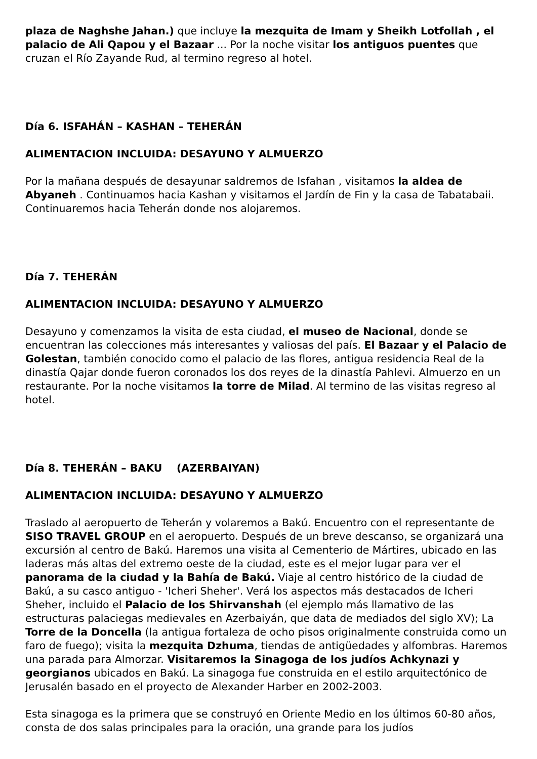plaza de Naghshe Jahan.) que incluye la mezquita de Imam y Sheikh Lotfollah , el palacio de Ali Qapou y el Bazaar ... Por la noche visitar los antiguos puentes que cruzan el Río Zayande Rud, al termino regreso al hotel.
Día 6. ISFAHÁN – KASHAN – TEHERÁN
ALIMENTACION INCLUIDA: DESAYUNO Y ALMUERZO
Por la mañana después de desayunar saldremos de Isfahan , visitamos la aldea de Abyaneh . Continuamos hacia Kashan y visitamos el Jardín de Fin y la casa de Tabatabaii. Continuaremos hacia Teherán donde nos alojaremos.
Día 7. TEHERÁN
ALIMENTACION INCLUIDA: DESAYUNO Y ALMUERZO
Desayuno y comenzamos la visita de esta ciudad, el museo de Nacional, donde se encuentran las colecciones más interesantes y valiosas del país. El Bazaar y el Palacio de Golestan, también conocido como el palacio de las flores, antigua residencia Real de la dinastía Qajar donde fueron coronados los dos reyes de la dinastía Pahlevi. Almuerzo en un restaurante. Por la noche visitamos la torre de Milad. Al termino de las visitas regreso al hotel.
Día 8. TEHERÁN – BAKU (AZERBAIYAN)
ALIMENTACION INCLUIDA: DESAYUNO Y ALMUERZO
Traslado al aeropuerto de Teherán y volaremos a Bakú. Encuentro con el representante de SISO TRAVEL GROUP en el aeropuerto. Después de un breve descanso, se organizará una excursión al centro de Bakú. Haremos una visita al Cementerio de Mártires, ubicado en las laderas más altas del extremo oeste de la ciudad, este es el mejor lugar para ver el panorama de la ciudad y la Bahía de Bakú. Viaje al centro histórico de la ciudad de Bakú, a su casco antiguo - 'Icheri Sheher'. Verá los aspectos más destacados de Icheri Sheher, incluido el Palacio de los Shirvanshah (el ejemplo más llamativo de las estructuras palaciegas medievales en Azerbaiyán, que data de mediados del siglo XV); La Torre de la Doncella (la antigua fortaleza de ocho pisos originalmente construida como un faro de fuego); visita la mezquita Dzhuma, tiendas de antigüedades y alfombras. Haremos una parada para Almorzar. Visitaremos la Sinagoga de los judíos Achkynazi y georgianos ubicados en Bakú. La sinagoga fue construida en el estilo arquitectónico de Jerusalén basado en el proyecto de Alexander Harber en 2002-2003.
Esta sinagoga es la primera que se construyó en Oriente Medio en los últimos 60-80 años, consta de dos salas principales para la oración, una grande para los judíos